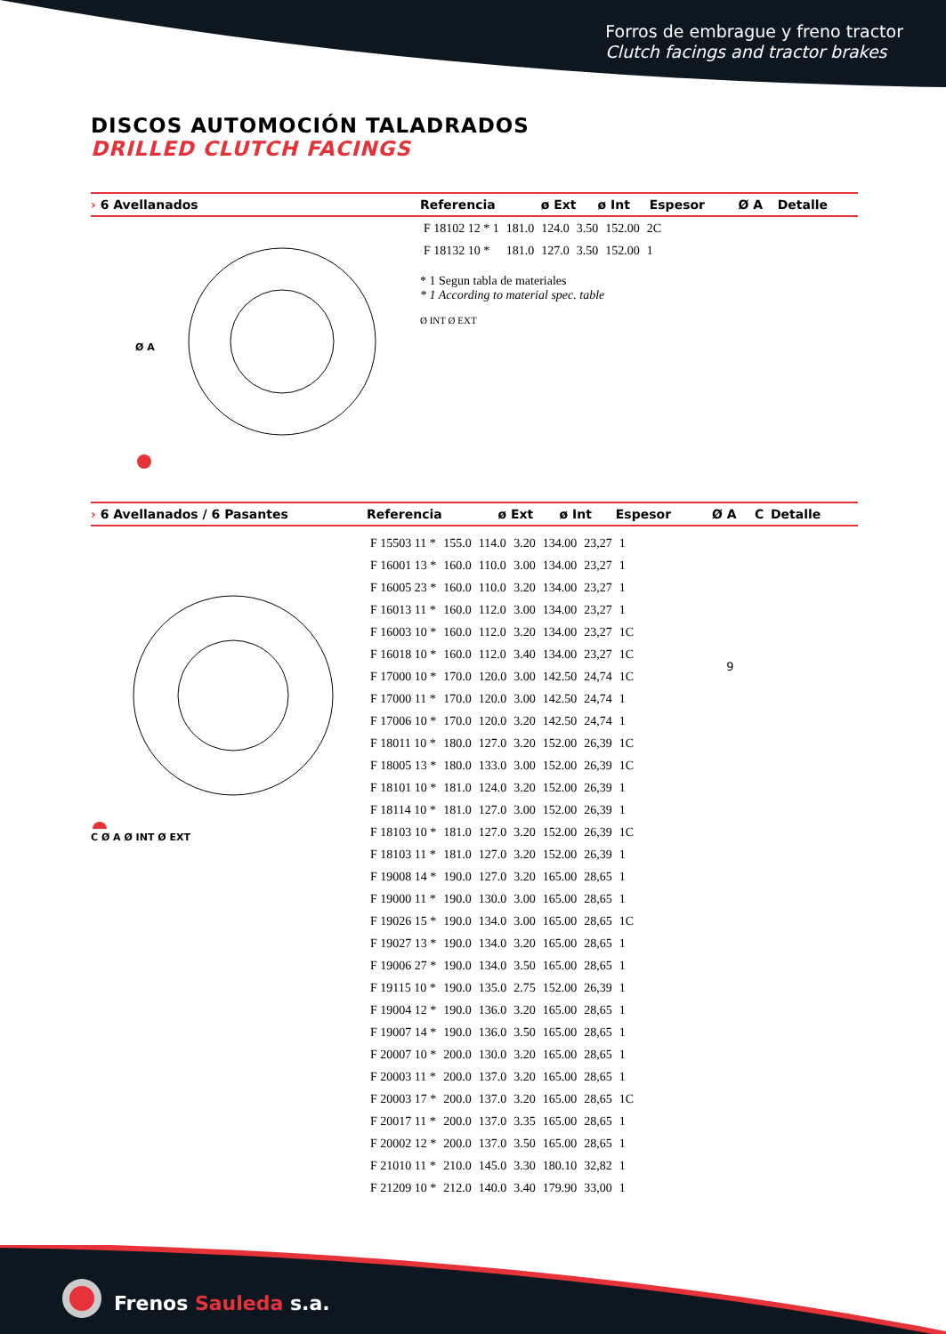Forros de embrague y freno tractor
Clutch facings and tractor brakes
DISCOS AUTOMOCIÓN TALADRADOS
DRILLED CLUTCH FACINGS
| › 6 Avellanados | Referencia | ø Ext | ø Int | Espesor | Ø A | Detalle |
| --- | --- | --- | --- | --- | --- | --- |
Ø A
| F 18102 12 * 1 | 181.0 | 124.0 | 3.50 | 152.00 | 2C |
| F 18132 10 * | 181.0 | 127.0 | 3.50 | 152.00 | 1 |
* 1 Segun tabla de materiales
* 1 According to material spec. table
Ø INT Ø EXT
| › 6 Avellanados / 6 Pasantes | Referencia | ø Ext | ø Int | Espesor | Ø A | C | Detalle |
| --- | --- | --- | --- | --- | --- | --- | --- |
C Ø A Ø INT Ø EXT
| F 15503 11 * | 155.0 | 114.0 | 3.20 | 134.00 | 23,27 | 1 |
| F 16001 13 * | 160.0 | 110.0 | 3.00 | 134.00 | 23,27 | 1 |
| F 16005 23 * | 160.0 | 110.0 | 3.20 | 134.00 | 23,27 | 1 |
| F 16013 11 * | 160.0 | 112.0 | 3.00 | 134.00 | 23,27 | 1 |
| F 16003 10 * | 160.0 | 112.0 | 3.20 | 134.00 | 23,27 | 1C |
| F 16018 10 * | 160.0 | 112.0 | 3.40 | 134.00 | 23,27 | 1C |
| F 17000 10 * | 170.0 | 120.0 | 3.00 | 142.50 | 24,74 | 1C |
| F 17000 11 * | 170.0 | 120.0 | 3.00 | 142.50 | 24,74 | 1 |
| F 17006 10 * | 170.0 | 120.0 | 3.20 | 142.50 | 24,74 | 1 |
| F 18011 10 * | 180.0 | 127.0 | 3.20 | 152.00 | 26,39 | 1C |
| F 18005 13 * | 180.0 | 133.0 | 3.00 | 152.00 | 26,39 | 1C |
| F 18101 10 * | 181.0 | 124.0 | 3.20 | 152.00 | 26,39 | 1 |
| F 18114 10 * | 181.0 | 127.0 | 3.00 | 152.00 | 26,39 | 1 |
| F 18103 10 * | 181.0 | 127.0 | 3.20 | 152.00 | 26,39 | 1C |
| F 18103 11 * | 181.0 | 127.0 | 3.20 | 152.00 | 26,39 | 1 |
| F 19008 14 * | 190.0 | 127.0 | 3.20 | 165.00 | 28,65 | 1 |
| F 19000 11 * | 190.0 | 130.0 | 3.00 | 165.00 | 28,65 | 1 |
| F 19026 15 * | 190.0 | 134.0 | 3.00 | 165.00 | 28,65 | 1C |
| F 19027 13 * | 190.0 | 134.0 | 3.20 | 165.00 | 28,65 | 1 |
| F 19006 27 * | 190.0 | 134.0 | 3.50 | 165.00 | 28,65 | 1 |
| F 19115 10 * | 190.0 | 135.0 | 2.75 | 152.00 | 26,39 | 1 |
| F 19004 12 * | 190.0 | 136.0 | 3.20 | 165.00 | 28,65 | 1 |
| F 19007 14 * | 190.0 | 136.0 | 3.50 | 165.00 | 28,65 | 1 |
| F 20007 10 * | 200.0 | 130.0 | 3.20 | 165.00 | 28,65 | 1 |
| F 20003 11 * | 200.0 | 137.0 | 3.20 | 165.00 | 28,65 | 1 |
| F 20003 17 * | 200.0 | 137.0 | 3.20 | 165.00 | 28,65 | 1C |
| F 20017 11 * | 200.0 | 137.0 | 3.35 | 165.00 | 28,65 | 1 |
| F 20002 12 * | 200.0 | 137.0 | 3.50 | 165.00 | 28,65 | 1 |
| F 21010 11 * | 210.0 | 145.0 | 3.30 | 180.10 | 32,82 | 1 |
| F 21209 10 * | 212.0 | 140.0 | 3.40 | 179.90 | 33,00 | 1 |
9
Frenos Sauleda s.a.